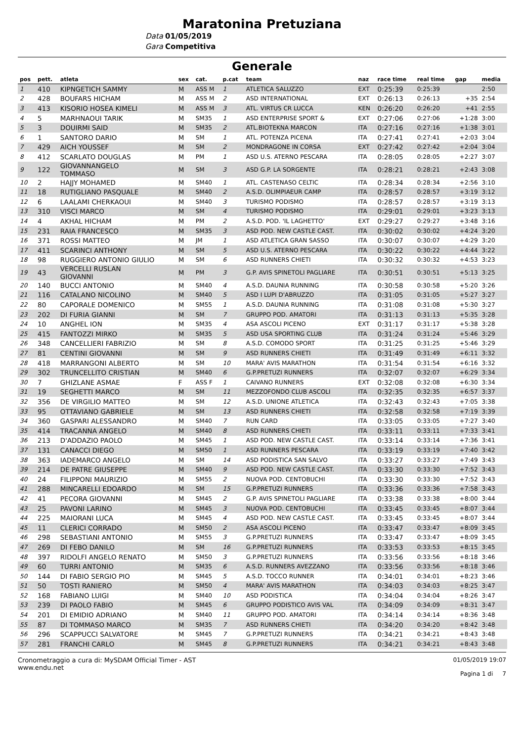Maratonina Pretuziana
Data 01/05/2019
Gara Competitiva
Generale
| pos | pett. | atleta | sex | cat. | p.cat | team | naz | race time | real time | gap | media |
| --- | --- | --- | --- | --- | --- | --- | --- | --- | --- | --- | --- |
| 1 | 410 | KIPNGETICH SAMMY | M | ASS M | 1 | ATLETICA SALUZZO | EXT | 0:25:39 | 0:25:39 | | 2:50 |
| 2 | 428 | BOUFARS HICHAM | M | ASS M | 2 | ASD INTERNATIONAL | EXT | 0:26:13 | 0:26:13 | +35 | 2:54 |
| 3 | 413 | KISORIO HOSEA KIMELI | M | ASS M | 3 | ATL. VIRTUS CR LUCCA | KEN | 0:26:20 | 0:26:20 | +41 | 2:55 |
| 4 | 5 | MARHNAOUI TARIK | M | SM35 | 1 | ASD ENTERPRISE SPORT & | EXT | 0:27:06 | 0:27:06 | +1:28 | 3:00 |
| 5 | 3 | DOUIRMI SAID | M | SM35 | 2 | ATL.BIOTEKNA MARCON | ITA | 0:27:16 | 0:27:16 | +1:38 | 3:01 |
| 6 | 1 | SANTORO DARIO | M | SM | 1 | ATL. POTENZA PICENA | ITA | 0:27:41 | 0:27:41 | +2:03 | 3:04 |
| 7 | 429 | AICH YOUSSEF | M | SM | 2 | MONDRAGONE IN CORSA | EXT | 0:27:42 | 0:27:42 | +2:04 | 3:04 |
| 8 | 412 | SCARLATO DOUGLAS | M | PM | 1 | ASD U.S. ATERNO PESCARA | ITA | 0:28:05 | 0:28:05 | +2:27 | 3:07 |
| 9 | 122 | GIOVANNANGELO TOMMASO | M | SM | 3 | ASD G.P. LA SORGENTE | ITA | 0:28:21 | 0:28:21 | +2:43 | 3:08 |
| 10 | 2 | HAJJY MOHAMED | M | SM40 | 1 | ATL. CASTENASO CELTIC | ITA | 0:28:34 | 0:28:34 | +2:56 | 3:10 |
| 11 | 18 | RUTIGLIANO PASQUALE | M | SM40 | 2 | A.S.D. OLIMPIAEUR CAMP | ITA | 0:28:57 | 0:28:57 | +3:19 | 3:12 |
| 12 | 6 | LAALAMI CHERKAOUI | M | SM40 | 3 | TURISMO PODISMO | ITA | 0:28:57 | 0:28:57 | +3:19 | 3:13 |
| 13 | 310 | VISCI MARCO | M | SM | 4 | TURISMO PODISMO | ITA | 0:29:01 | 0:29:01 | +3:23 | 3:13 |
| 14 | 4 | AKHAL HICHAM | M | PM | 2 | A.S.D. POD. 'IL LAGHETTO' | EXT | 0:29:27 | 0:29:27 | +3:48 | 3:16 |
| 15 | 231 | RAIA FRANCESCO | M | SM35 | 3 | ASD POD. NEW CASTLE CAST. | ITA | 0:30:02 | 0:30:02 | +4:24 | 3:20 |
| 16 | 371 | ROSSI MATTEO | M | JM | 1 | ASD ATLETICA GRAN SASSO | ITA | 0:30:07 | 0:30:07 | +4:29 | 3:20 |
| 17 | 411 | SCARINCI ANTHONY | M | SM | 5 | ASD U.S. ATERNO PESCARA | ITA | 0:30:22 | 0:30:22 | +4:44 | 3:22 |
| 18 | 98 | RUGGIERO ANTONIO GIULIO | M | SM | 6 | ASD RUNNERS CHIETI | ITA | 0:30:32 | 0:30:32 | +4:53 | 3:23 |
| 19 | 43 | VERCELLI RUSLAN GIOVANNI | M | PM | 3 | G.P. AVIS SPINETOLI PAGLIARE | ITA | 0:30:51 | 0:30:51 | +5:13 | 3:25 |
| 20 | 140 | BUCCI ANTONIO | M | SM40 | 4 | A.S.D. DAUNIA RUNNING | ITA | 0:30:58 | 0:30:58 | +5:20 | 3:26 |
| 21 | 116 | CATALANO NICOLINO | M | SM40 | 5 | ASD I LUPI D'ABRUZZO | ITA | 0:31:05 | 0:31:05 | +5:27 | 3:27 |
| 22 | 80 | CAPORALE DOMENICO | M | SM55 | 1 | A.S.D. DAUNIA RUNNING | ITA | 0:31:08 | 0:31:08 | +5:30 | 3:27 |
| 23 | 202 | DI FURIA GIANNI | M | SM | 7 | GRUPPO POD. AMATORI | ITA | 0:31:13 | 0:31:13 | +5:35 | 3:28 |
| 24 | 10 | ANGHEL ION | M | SM35 | 4 | ASA ASCOLI PICENO | EXT | 0:31:17 | 0:31:17 | +5:38 | 3:28 |
| 25 | 415 | FANTOZZI MIRKO | M | SM35 | 5 | ASD USA SPORTING CLUB | ITA | 0:31:24 | 0:31:24 | +5:46 | 3:29 |
| 26 | 348 | CANCELLIERI FABRIZIO | M | SM | 8 | A.S.D. COMODO SPORT | ITA | 0:31:25 | 0:31:25 | +5:46 | 3:29 |
| 27 | 81 | CENTINI GIOVANNI | M | SM | 9 | ASD RUNNERS CHIETI | ITA | 0:31:49 | 0:31:49 | +6:11 | 3:32 |
| 28 | 418 | MARRANGONI ALBERTO | M | SM | 10 | MARA' AVIS MARATHON | ITA | 0:31:54 | 0:31:54 | +6:16 | 3:32 |
| 29 | 302 | TRUNCELLITO CRISTIAN | M | SM40 | 6 | G.P.PRETUZI RUNNERS | ITA | 0:32:07 | 0:32:07 | +6:29 | 3:34 |
| 30 | 7 | GHIZLANE ASMAE | F | ASS F | 1 | CAIVANO RUNNERS | EXT | 0:32:08 | 0:32:08 | +6:30 | 3:34 |
| 31 | 19 | SEGHETTI MARCO | M | SM | 11 | MEZZOFONDO CLUB ASCOLI | ITA | 0:32:35 | 0:32:35 | +6:57 | 3:37 |
| 32 | 356 | DE VIRGILIO MATTEO | M | SM | 12 | A.S.D. UNIONE ATLETICA | ITA | 0:32:43 | 0:32:43 | +7:05 | 3:38 |
| 33 | 95 | OTTAVIANO GABRIELE | M | SM | 13 | ASD RUNNERS CHIETI | ITA | 0:32:58 | 0:32:58 | +7:19 | 3:39 |
| 34 | 360 | GASPARI ALESSANDRO | M | SM40 | 7 | RUN CARD | ITA | 0:33:05 | 0:33:05 | +7:27 | 3:40 |
| 35 | 414 | TRACANNA ANGELO | M | SM40 | 8 | ASD RUNNERS CHIETI | ITA | 0:33:11 | 0:33:11 | +7:33 | 3:41 |
| 36 | 213 | D'ADDAZIO PAOLO | M | SM45 | 1 | ASD POD. NEW CASTLE CAST. | ITA | 0:33:14 | 0:33:14 | +7:36 | 3:41 |
| 37 | 131 | CANACCI DIEGO | M | SM50 | 1 | ASD RUNNERS PESCARA | ITA | 0:33:19 | 0:33:19 | +7:40 | 3:42 |
| 38 | 363 | IADEMARCO ANGELO | M | SM | 14 | ASD PODISTICA SAN SALVO | ITA | 0:33:27 | 0:33:27 | +7:49 | 3:43 |
| 39 | 214 | DE PATRE GIUSEPPE | M | SM40 | 9 | ASD POD. NEW CASTLE CAST. | ITA | 0:33:30 | 0:33:30 | +7:52 | 3:43 |
| 40 | 24 | FILIPPONI MAURIZIO | M | SM55 | 2 | NUOVA POD. CENTOBUCHI | ITA | 0:33:30 | 0:33:30 | +7:52 | 3:43 |
| 41 | 288 | MINCARELLI EDOARDO | M | SM | 15 | G.P.PRETUZI RUNNERS | ITA | 0:33:36 | 0:33:36 | +7:58 | 3:43 |
| 42 | 41 | PECORA GIOVANNI | M | SM45 | 2 | G.P. AVIS SPINETOLI PAGLIARE | ITA | 0:33:38 | 0:33:38 | +8:00 | 3:44 |
| 43 | 25 | PAVONI LARINO | M | SM45 | 3 | NUOVA POD. CENTOBUCHI | ITA | 0:33:45 | 0:33:45 | +8:07 | 3:44 |
| 44 | 225 | MAIORANI LUCA | M | SM45 | 4 | ASD POD. NEW CASTLE CAST. | ITA | 0:33:45 | 0:33:45 | +8:07 | 3:44 |
| 45 | 11 | CLERICI CORRADO | M | SM50 | 2 | ASA ASCOLI PICENO | ITA | 0:33:47 | 0:33:47 | +8:09 | 3:45 |
| 46 | 298 | SEBASTIANI ANTONIO | M | SM55 | 3 | G.P.PRETUZI RUNNERS | ITA | 0:33:47 | 0:33:47 | +8:09 | 3:45 |
| 47 | 269 | DI FEBO DANILO | M | SM | 16 | G.P.PRETUZI RUNNERS | ITA | 0:33:53 | 0:33:53 | +8:15 | 3:45 |
| 48 | 397 | RIDOLFI ANGELO RENATO | M | SM50 | 3 | G.P.PRETUZI RUNNERS | ITA | 0:33:56 | 0:33:56 | +8:18 | 3:46 |
| 49 | 60 | TURRI ANTONIO | M | SM35 | 6 | A.S.D. RUNNERS AVEZZANO | ITA | 0:33:56 | 0:33:56 | +8:18 | 3:46 |
| 50 | 144 | DI FABIO SERGIO PIO | M | SM45 | 5 | A.S.D. TOCCO RUNNER | ITA | 0:34:01 | 0:34:01 | +8:23 | 3:46 |
| 51 | 50 | TOSTI RANIERO | M | SM50 | 4 | MARA' AVIS MARATHON | ITA | 0:34:03 | 0:34:03 | +8:25 | 3:47 |
| 52 | 168 | FABIANO LUIGI | M | SM40 | 10 | ASD PODISTICA | ITA | 0:34:04 | 0:34:04 | +8:26 | 3:47 |
| 53 | 239 | DI PAOLO FABIO | M | SM45 | 6 | GRUPPO PODISTICO AVIS VAL | ITA | 0:34:09 | 0:34:09 | +8:31 | 3:47 |
| 54 | 201 | DI EMIDIO ADRIANO | M | SM40 | 11 | GRUPPO POD. AMATORI | ITA | 0:34:14 | 0:34:14 | +8:36 | 3:48 |
| 55 | 87 | DI TOMMASO MARCO | M | SM35 | 7 | ASD RUNNERS CHIETI | ITA | 0:34:20 | 0:34:20 | +8:42 | 3:48 |
| 56 | 296 | SCAPPUCCI SALVATORE | M | SM45 | 7 | G.P.PRETUZI RUNNERS | ITA | 0:34:21 | 0:34:21 | +8:43 | 3:48 |
| 57 | 281 | FRANCHI CARLO | M | SM45 | 8 | G.P.PRETUZI RUNNERS | ITA | 0:34:21 | 0:34:21 | +8:43 | 3:48 |
Cronometraggio a cura di: MySDAM Official Timer - AST
www.endu.net
01/05/2019 19:07
Pagina 1 di 7